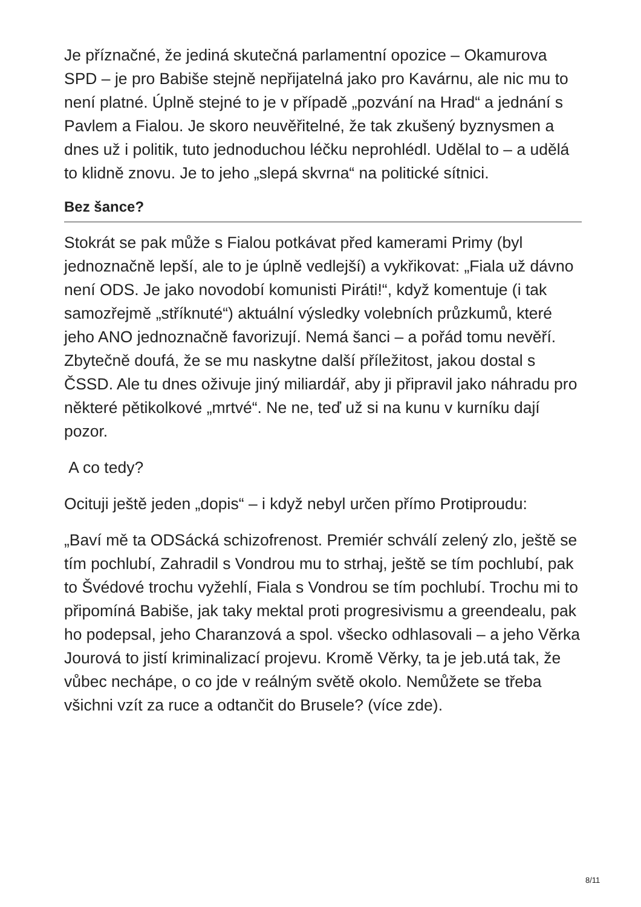Je příznačné, že jediná skutečná parlamentní opozice – Okamurova SPD – je pro Babiše stejně nepřijatelná jako pro Kavárnu, ale nic mu to není platné. Úplně stejné to je v případě „pozvání na Hrad“ a jednání s Pavlem a Fialou. Je skoro neuvěřitelné, že tak zkušený byznysmen a dnes už i politik, tuto jednoduchou léčku neprohlédl. Udělal to – a udělá to klidně znovu. Je to jeho „slepá skvrna“ na politické sítnici.
Bez šance?
Stokrát se pak může s Fialou potkávat před kamerami Primy (byl jednoznačně lepší, ale to je úplně vedlejší) a vykřikovat: „Fiala už dávno není ODS. Je jako novodobí komunisti Piráti!“, když komentuje (i tak samozřejmě „stříknuté“) aktuální výsledky volebních průzkumů, které jeho ANO jednoznačně favorizují. Nemá šanci – a pořád tomu nevěří. Zbytečně doufá, že se mu naskytne další příležitost, jakou dostal s ČSSD. Ale tu dnes oživuje jiný miliardář, aby ji připravil jako náhradu pro některé pětikolkové „mrtvé“. Ne ne, teď už si na kunu v kurníku dají pozor.
A co tedy?
Ocituji ještě jeden „dopis“ – i když nebyl určen přímo Protiproudu:
„Baví mě ta ODSácká schizofrenost. Premiér schválí zelený zlo, ještě se tím pochlubí, Zahradil s Vondrou mu to strhaj, ještě se tím pochlubí, pak to Švédové trochu vyžehlí, Fiala s Vondrou se tím pochlubí. Trochu mi to připomíná Babiše, jak taky mektal proti progresivismu a greendealu, pak ho podepsal, jeho Charanzová a spol. všecko odhlasovali – a jeho Věrka Jourová to jistí kriminalizací projevu. Kromě Věrky, ta je jeb.utá tak, že vůbec nechápe, o co jde v reálným světě okolo. Nemůžete se třeba všichni vzít za ruce a odtančit do Brusele? (více zde).
8/11